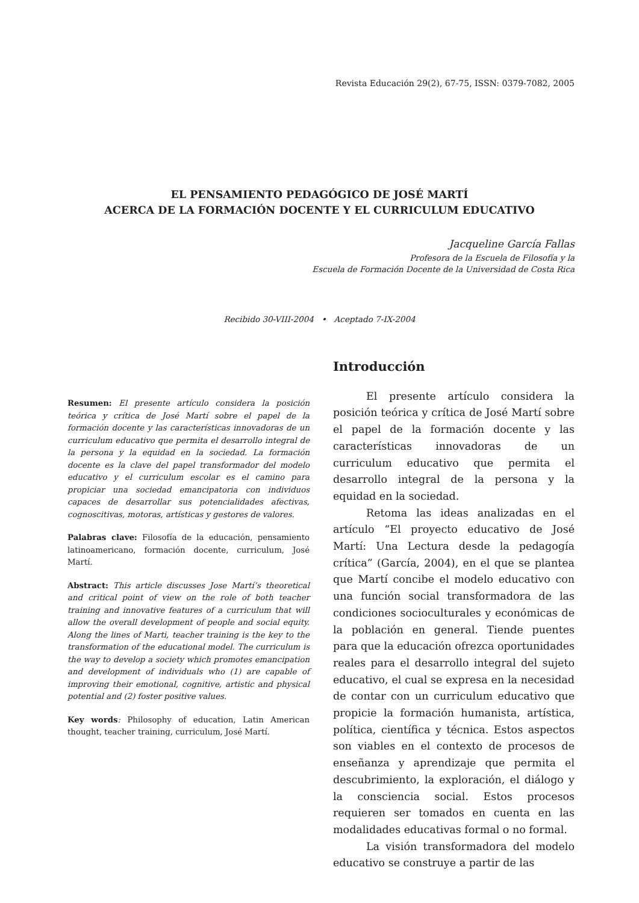Revista Educación 29(2), 67-75, ISSN: 0379-7082, 2005
EL PENSAMIENTO PEDAGÓGICO DE JOSÉ MARTÍ
ACERCA DE LA FORMACIÓN DOCENTE Y EL CURRICULUM EDUCATIVO
Jacqueline García Fallas
Profesora de la Escuela de Filosofía y la
Escuela de Formación Docente de la Universidad de Costa Rica
Recibido 30-VIII-2004 • Aceptado 7-IX-2004
Resumen: El presente artículo considera la posición teórica y crítica de José Martí sobre el papel de la formación docente y las características innovadoras de un curriculum educativo que permita el desarrollo integral de la persona y la equidad en la sociedad. La formación docente es la clave del papel transformador del modelo educativo y el curriculum escolar es el camino para propiciar una sociedad emancipatoria con individuos capaces de desarrollar sus potencialidades afectivas, cognoscitivas, motoras, artísticas y gestores de valores.
Palabras clave: Filosofía de la educación, pensamiento latinoamericano, formación docente, curriculum, José Martí.
Abstract: This article discusses Jose Martí’s theoretical and critical point of view on the role of both teacher training and innovative features of a curriculum that will allow the overall development of people and social equity. Along the lines of Marti, teacher training is the key to the transformation of the educational model. The curriculum is the way to develop a society which promotes emancipation and development of individuals who (1) are capable of improving their emotional, cognitive, artistic and physical potential and (2) foster positive values.
Key words: Philosophy of education, Latin American thought, teacher training, curriculum, José Martí.
Introducción
El presente artículo considera la posición teórica y crítica de José Martí sobre el papel de la formación docente y las características innovadoras de un curriculum educativo que permita el desarrollo integral de la persona y la equidad en la sociedad.
Retoma las ideas analizadas en el artículo “El proyecto educativo de José Martí: Una Lectura desde la pedagogía crítica” (García, 2004), en el que se plantea que Martí concibe el modelo educativo con una función social transformadora de las condiciones socioculturales y económicas de la población en general. Tiende puentes para que la educación ofrezca oportunidades reales para el desarrollo integral del sujeto educativo, el cual se expresa en la necesidad de contar con un curriculum educativo que propicie la formación humanista, artística, política, científica y técnica. Estos aspectos son viables en el contexto de procesos de enseñanza y aprendizaje que permita el descubrimiento, la exploración, el diálogo y la consciencia social. Estos procesos requieren ser tomados en cuenta en las modalidades educativas formal o no formal.
La visión transformadora del modelo educativo se construye a partir de las